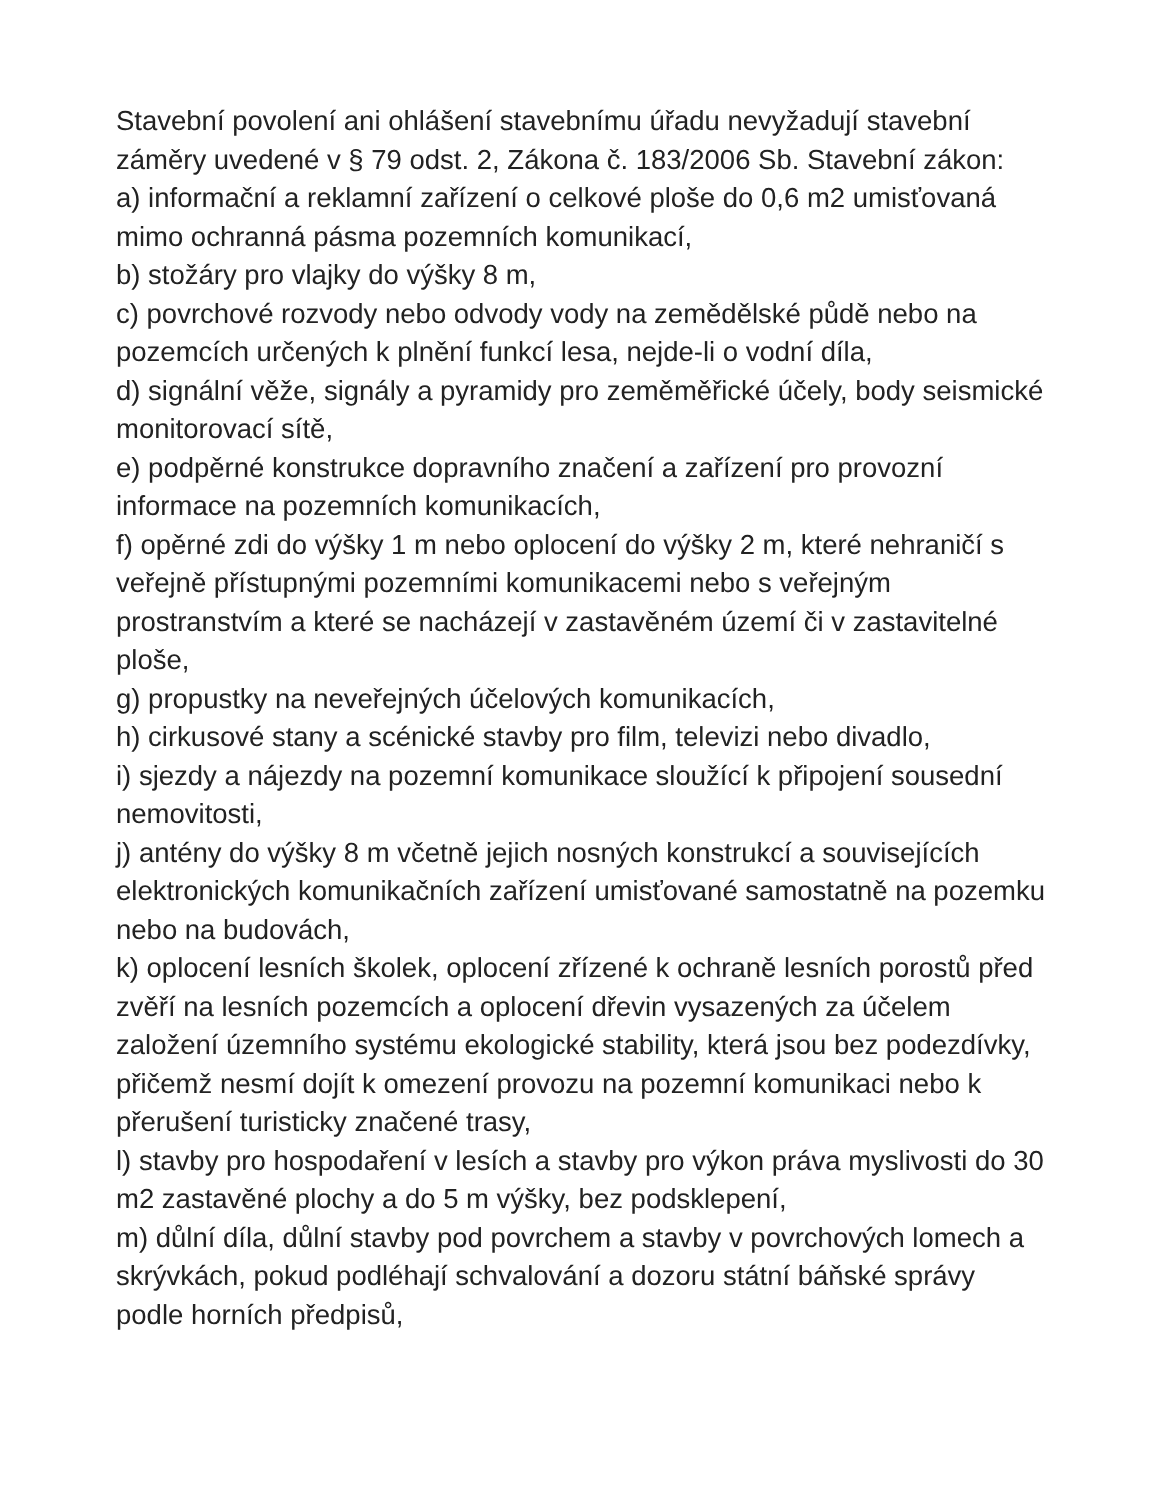Stavební povolení ani ohlášení stavebnímu úřadu nevyžadují stavební záměry uvedené v § 79 odst. 2, Zákona č. 183/2006 Sb. Stavební zákon:
a) informační a reklamní zařízení o celkové ploše do 0,6 m2 umisťovaná mimo ochranná pásma pozemních komunikací,
b) stožáry pro vlajky do výšky 8 m,
c) povrchové rozvody nebo odvody vody na zemědělské půdě nebo na pozemcích určených k plnění funkcí lesa, nejde-li o vodní díla,
d) signální věže, signály a pyramidy pro zeměměřické účely, body seismické monitorovací sítě,
e) podpěrné konstrukce dopravního značení a zařízení pro provozní informace na pozemních komunikacích,
f) opěrné zdi do výšky 1 m nebo oplocení do výšky 2 m, které nehraničí s veřejně přístupnými pozemními komunikacemi nebo s veřejným prostranstvím a které se nacházejí v zastavěném území či v zastavitelné ploše,
g) propustky na neveřejných účelových komunikacích,
h) cirkusové stany a scénické stavby pro film, televizi nebo divadlo,
i) sjezdy a nájezdy na pozemní komunikace sloužící k připojení sousední nemovitosti,
j) antény do výšky 8 m včetně jejich nosných konstrukcí a souvisejících elektronických komunikačních zařízení umisťované samostatně na pozemku nebo na budovách,
k) oplocení lesních školek, oplocení zřízené k ochraně lesních porostů před zvěří na lesních pozemcích a oplocení dřevin vysazených za účelem založení územního systému ekologické stability, která jsou bez podezdívky, přičemž nesmí dojít k omezení provozu na pozemní komunikaci nebo k přerušení turisticky značené trasy,
l) stavby pro hospodaření v lesích a stavby pro výkon práva myslivosti do 30 m2 zastavěné plochy a do 5 m výšky, bez podsklepení,
m) důlní díla, důlní stavby pod povrchem a stavby v povrchových lomech a skrývkách, pokud podléhají schvalování a dozoru státní báňské správy podle horních předpisů,